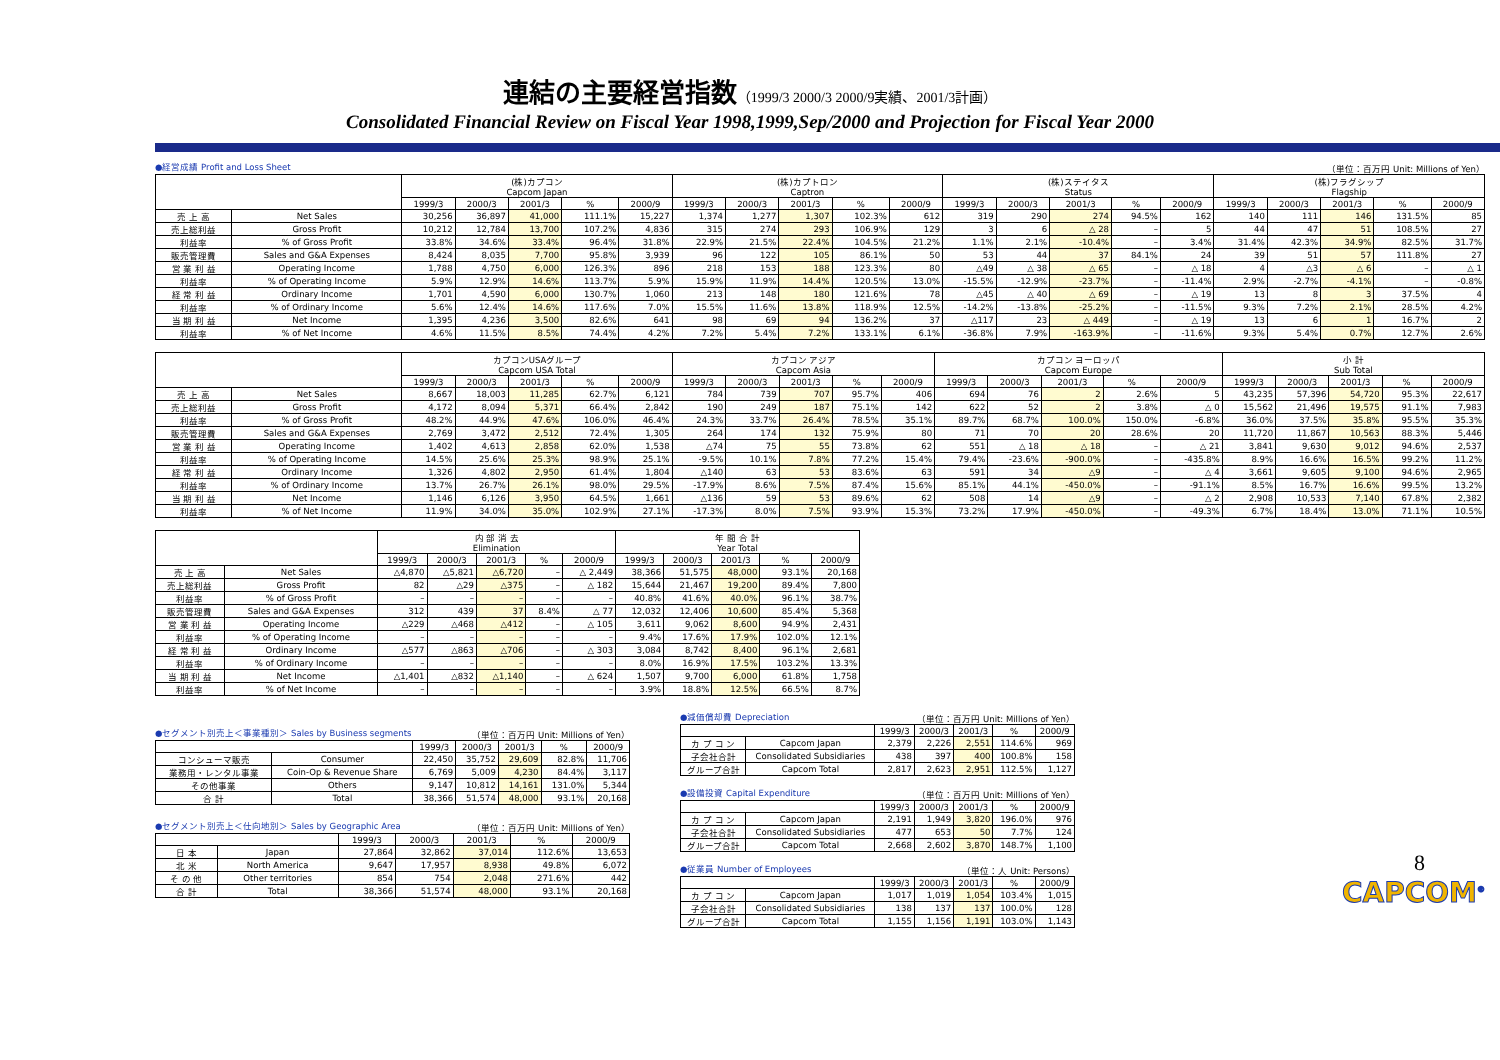連結の主要経営指数（1999/3 2000/3 2000/9実績、2001/3計画）
Consolidated Financial Review on Fiscal Year 1998,1999,Sep/2000 and Projection for Fiscal Year 2000
●経営成績 Profit and Loss Sheet （単位：百万円 Unit: Millions of Yen）
| | | (株)カプコン Capcom Japan | | | | | (株)カプトロン Captron | | | | | (株)ステイタス Status | | | | | (株)フラグシップ Flagship | | | | |
| --- | --- | --- | --- | --- | --- | --- | --- | --- | --- | --- | --- | --- | --- | --- | --- | --- | --- | --- | --- | --- | --- |
| | | 1999/3 | 2000/3 | 2001/3 | % | 2000/9 | 1999/3 | 2000/3 | 2001/3 | % | 2000/9 | 1999/3 | 2000/3 | 2001/3 | % | 2000/9 | 1999/3 | 2000/3 | 2001/3 | % | 2000/9 |
| 売 上 高 | Net Sales | 30,256 | 36,897 | 41,000 | 111.1% | 15,227 | 1,374 | 1,277 | 1,307 | 102.3% | 612 | 319 | 290 | 274 | 94.5% | 162 | 140 | 111 | 146 | 131.5% | 85 |
| 売上総利益 | Gross Profit | 10,212 | 12,784 | 13,700 | 107.2% | 4,836 | 315 | 274 | 293 | 106.9% | 129 | 3 | 6 | △ 28 | – | 5 | 44 | 47 | 51 | 108.5% | 27 |
| 利益率 | % of Gross Profit | 33.8% | 34.6% | 33.4% | 96.4% | 31.8% | 22.9% | 21.5% | 22.4% | 104.5% | 21.2% | 1.1% | 2.1% | -10.4% | – | 3.4% | 31.4% | 42.3% | 34.9% | 82.5% | 31.7% |
| 販売管理費 | Sales and G&A Expenses | 8,424 | 8,035 | 7,700 | 95.8% | 3,939 | 96 | 122 | 105 | 86.1% | 50 | 53 | 44 | 37 | 84.1% | 24 | 39 | 51 | 57 | 111.8% | 27 |
| 営 業 利 益 | Operating Income | 1,788 | 4,750 | 6,000 | 126.3% | 896 | 218 | 153 | 188 | 123.3% | 80 | △49 | △ 38 | △ 65 | – | △ 18 | 4 | △3 | △ 6 | – | △ 1 |
| 利益率 | % of Operating Income | 5.9% | 12.9% | 14.6% | 113.7% | 5.9% | 15.9% | 11.9% | 14.4% | 120.5% | 13.0% | -15.5% | -12.9% | -23.7% | – | -11.4% | 2.9% | -2.7% | -4.1% | – | -0.8% |
| 経 常 利 益 | Ordinary Income | 1,701 | 4,590 | 6,000 | 130.7% | 1,060 | 213 | 148 | 180 | 121.6% | 78 | △45 | △ 40 | △ 69 | – | △ 19 | 13 | 8 | 3 | 37.5% | 4 |
| 利益率 | % of Ordinary Income | 5.6% | 12.4% | 14.6% | 117.6% | 7.0% | 15.5% | 11.6% | 13.8% | 118.9% | 12.5% | -14.2% | -13.8% | -25.2% | – | -11.5% | 9.3% | 7.2% | 2.1% | 28.5% | 4.2% |
| 当 期 利 益 | Net Income | 1,395 | 4,236 | 3,500 | 82.6% | 641 | 98 | 69 | 94 | 136.2% | 37 | △117 | 23 | △ 449 | – | △ 19 | 13 | 6 | 1 | 16.7% | 2 |
| 利益率 | % of Net Income | 4.6% | 11.5% | 8.5% | 74.4% | 4.2% | 7.2% | 5.4% | 7.2% | 133.1% | 6.1% | -36.8% | 7.9% | -163.9% | – | -11.6% | 9.3% | 5.4% | 0.7% | 12.7% | 2.6% |
| | | カプコンUSAグループ Capcom USA Total | | | | | カプコン アジア Capcom Asia | | | | | カプコン ヨーロッパ Capcom Europe | | | | | 小 計 Sub Total | | | | |
| --- | --- | --- | --- | --- | --- | --- | --- | --- | --- | --- | --- | --- | --- | --- | --- | --- | --- | --- | --- | --- | --- |
| | | 1999/3 | 2000/3 | 2001/3 | % | 2000/9 | 1999/3 | 2000/3 | 2001/3 | % | 2000/9 | 1999/3 | 2000/3 | 2001/3 | % | 2000/9 | 1999/3 | 2000/3 | 2001/3 | % | 2000/9 |
| 売 上 高 | Net Sales | 8,667 | 18,003 | 11,285 | 62.7% | 6,121 | 784 | 739 | 707 | 95.7% | 406 | 694 | 76 | 2 | 2.6% | 5 | 43,235 | 57,396 | 54,720 | 95.3% | 22,617 |
| 売上総利益 | Gross Profit | 4,172 | 8,094 | 5,371 | 66.4% | 2,842 | 190 | 249 | 187 | 75.1% | 142 | 622 | 52 | 2 | 3.8% | △ 0 | 15,562 | 21,496 | 19,575 | 91.1% | 7,983 |
| 利益率 | % of Gross Profit | 48.2% | 44.9% | 47.6% | 106.0% | 46.4% | 24.3% | 33.7% | 26.4% | 78.5% | 35.1% | 89.7% | 68.7% | 100.0% | 150.0% | -6.8% | 36.0% | 37.5% | 35.8% | 95.5% | 35.3% |
| 販売管理費 | Sales and G&A Expenses | 2,769 | 3,472 | 2,512 | 72.4% | 1,305 | 264 | 174 | 132 | 75.9% | 80 | 71 | 70 | 20 | 28.6% | 20 | 11,720 | 11,867 | 10,563 | 88.3% | 5,446 |
| 営 業 利 益 | Operating Income | 1,402 | 4,613 | 2,858 | 62.0% | 1,538 | △74 | 75 | 55 | 73.8% | 62 | 551 | △ 18 | △ 18 | – | △ 21 | 3,841 | 9,630 | 9,012 | 94.6% | 2,537 |
| 利益率 | % of Operating Income | 14.5% | 25.6% | 25.3% | 98.9% | 25.1% | -9.5% | 10.1% | 7.8% | 77.2% | 15.4% | 79.4% | -23.6% | -900.0% | – | -435.8% | 8.9% | 16.6% | 16.5% | 99.2% | 11.2% |
| 経 常 利 益 | Ordinary Income | 1,326 | 4,802 | 2,950 | 61.4% | 1,804 | △140 | 63 | 53 | 83.6% | 63 | 591 | 34 | △9 | – | △ 4 | 3,661 | 9,605 | 9,100 | 94.6% | 2,965 |
| 利益率 | % of Ordinary Income | 13.7% | 26.7% | 26.1% | 98.0% | 29.5% | -17.9% | 8.6% | 7.5% | 87.4% | 15.6% | 85.1% | 44.1% | -450.0% | – | -91.1% | 8.5% | 16.7% | 16.6% | 99.5% | 13.2% |
| 当 期 利 益 | Net Income | 1,146 | 6,126 | 3,950 | 64.5% | 1,661 | △136 | 59 | 53 | 89.6% | 62 | 508 | 14 | △9 | – | △ 2 | 2,908 | 10,533 | 7,140 | 67.8% | 2,382 |
| 利益率 | % of Net Income | 11.9% | 34.0% | 35.0% | 102.9% | 27.1% | -17.3% | 8.0% | 7.5% | 93.9% | 15.3% | 73.2% | 17.9% | -450.0% | – | -49.3% | 6.7% | 18.4% | 13.0% | 71.1% | 10.5% |
| | | 内 部 消 去 Elimination | | | | | 年 間 合 計 Year Total | | | | |
| --- | --- | --- | --- | --- | --- | --- | --- | --- | --- | --- | --- |
| | | 1999/3 | 2000/3 | 2001/3 | % | 2000/9 | 1999/3 | 2000/3 | 2001/3 | % | 2000/9 |
| 売 上 高 | Net Sales | △4,870 | △5,821 | △6,720 | – | △ 2,449 | 38,366 | 51,575 | 48,000 | 93.1% | 20,168 |
| 売上総利益 | Gross Profit | 82 | △29 | △375 | – | △ 182 | 15,644 | 21,467 | 19,200 | 89.4% | 7,800 |
| 利益率 | % of Gross Profit | – | – | – | – | – | 40.8% | 41.6% | 40.0% | 96.1% | 38.7% |
| 販売管理費 | Sales and G&A Expenses | 312 | 439 | 37 | 8.4% | △ 77 | 12,032 | 12,406 | 10,600 | 85.4% | 5,368 |
| 営 業 利 益 | Operating Income | △229 | △468 | △412 | – | △ 105 | 3,611 | 9,062 | 8,600 | 94.9% | 2,431 |
| 利益率 | % of Operating Income | – | – | – | – | – | 9.4% | 17.6% | 17.9% | 102.0% | 12.1% |
| 経 常 利 益 | Ordinary Income | △577 | △863 | △706 | – | △ 303 | 3,084 | 8,742 | 8,400 | 96.1% | 2,681 |
| 利益率 | % of Ordinary Income | – | – | – | – | – | 8.0% | 16.9% | 17.5% | 103.2% | 13.3% |
| 当 期 利 益 | Net Income | △1,401 | △832 | △1,140 | – | △ 624 | 1,507 | 9,700 | 6,000 | 61.8% | 1,758 |
| 利益率 | % of Net Income | – | – | – | – | – | 3.9% | 18.8% | 12.5% | 66.5% | 8.7% |
●セグメント別売上＜事業種別＞ Sales by Business segments （単位：百万円 Unit: Millions of Yen）
| | | 1999/3 | 2000/3 | 2001/3 | % | 2000/9 |
| --- | --- | --- | --- | --- | --- | --- |
| コンシューマ販売 | Consumer | 22,450 | 35,752 | 29,609 | 82.8% | 11,706 |
| 業務用・レンタル事業 | Coin-Op & Revenue Share | 6,769 | 5,009 | 4,230 | 84.4% | 3,117 |
| その他事業 | Others | 9,147 | 10,812 | 14,161 | 131.0% | 5,344 |
| 合 計 | Total | 38,366 | 51,574 | 48,000 | 93.1% | 20,168 |
●セグメント別売上＜仕向地別＞ Sales by Geographic Area （単位：百万円 Unit: Millions of Yen）
| | | 1999/3 | 2000/3 | 2001/3 | % | 2000/9 |
| --- | --- | --- | --- | --- | --- | --- |
| 日 本 | Japan | 27,864 | 32,862 | 37,014 | 112.6% | 13,653 |
| 北 米 | North America | 9,647 | 17,957 | 8,938 | 49.8% | 6,072 |
| そ の 他 | Other territories | 854 | 754 | 2,048 | 271.6% | 442 |
| 合 計 | Total | 38,366 | 51,574 | 48,000 | 93.1% | 20,168 |
●減価償却費 Depreciation （単位：百万円 Unit: Millions of Yen）
| | | 1999/3 | 2000/3 | 2001/3 | % | 2000/9 |
| --- | --- | --- | --- | --- | --- | --- |
| カ プ コ ン | Capcom Japan | 2,379 | 2,226 | 2,551 | 114.6% | 969 |
| 子会社合計 | Consolidated Subsidiaries | 438 | 397 | 400 | 100.8% | 158 |
| グループ合計 | Capcom Total | 2,817 | 2,623 | 2,951 | 112.5% | 1,127 |
●設備投資 Capital Expenditure （単位：百万円 Unit: Millions of Yen）
| | | 1999/3 | 2000/3 | 2001/3 | % | 2000/9 |
| --- | --- | --- | --- | --- | --- | --- |
| カ プ コ ン | Capcom Japan | 2,191 | 1,949 | 3,820 | 196.0% | 976 |
| 子会社合計 | Consolidated Subsidiaries | 477 | 653 | 50 | 7.7% | 124 |
| グループ合計 | Capcom Total | 2,668 | 2,602 | 3,870 | 148.7% | 1,100 |
●従業員 Number of Employees （単位：人 Unit: Persons）
| | | 1999/3 | 2000/3 | 2001/3 | % | 2000/9 |
| --- | --- | --- | --- | --- | --- | --- |
| カ プ コ ン | Capcom Japan | 1,017 | 1,019 | 1,054 | 103.4% | 1,015 |
| 子会社合計 | Consolidated Subsidiaries | 138 | 137 | 137 | 100.0% | 128 |
| グループ合計 | Capcom Total | 1,155 | 1,156 | 1,191 | 103.0% | 1,143 |
8
CAPCOM<sup>®</sup>